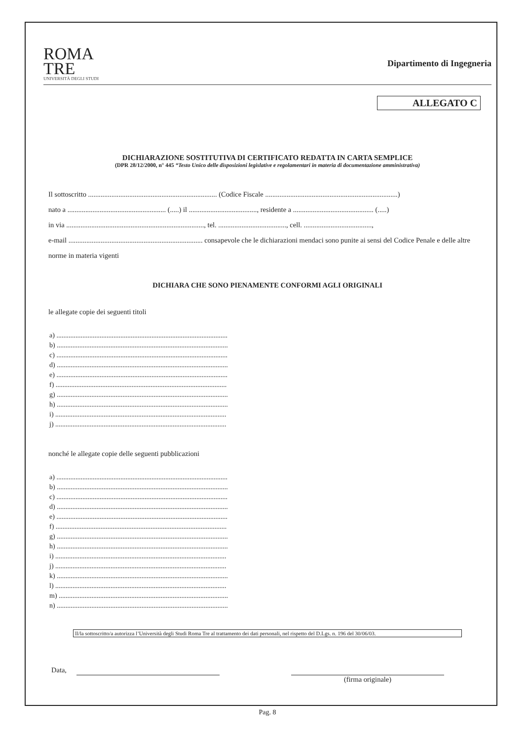ROMA
TRE
UNIVERSITÀ DEGLI STUDI
Dipartimento di Ingegneria
ALLEGATO C
DICHIARAZIONE SOSTITUTIVA DI CERTIFICATO REDATTA IN CARTA SEMPLICE
(DPR 28/12/2000, n° 445 “Testo Unico delle disposizioni legislative e regolamentari in materia di documentazione amministrativa)
Il sottoscritto ........................................................................ (Codice Fiscale ..........................................................................)
nato a ....................................................... (.....) il ......................................, residente a ............................................. (.....)
in via ............................................................................., tel. ......................................, cell. ......................................,
e-mail ........................................................................... consapevole che le dichiarazioni mendaci sono punite ai sensi del Codice Penale e delle altre norme in materia vigenti
DICHIARA CHE SONO PIENAMENTE CONFORMI AGLI ORIGINALI
le allegate copie dei seguenti titoli
a) ...................................................................................................
b) ...................................................................................................
c) ...................................................................................................
d) ...................................................................................................
e) ...................................................................................................
f) ...................................................................................................
g) ...................................................................................................
h) ...................................................................................................
i) ...................................................................................................
j) ...................................................................................................
nonché le allegate copie delle seguenti pubblicazioni
a) ...................................................................................................
b) ...................................................................................................
c) ...................................................................................................
d) ...................................................................................................
e) ...................................................................................................
f) ...................................................................................................
g) ...................................................................................................
h) ...................................................................................................
i) ...................................................................................................
j) ...................................................................................................
k) ...................................................................................................
l) ...................................................................................................
m) ..................................................................................................
n) ...................................................................................................
Il/la sottoscritto/a autorizza l’Università degli Studi Roma Tre al trattamento dei dati personali, nel rispetto del D.Lgs. n. 196 del 30/06/03.
Data, (firma originale)
Pag. 8